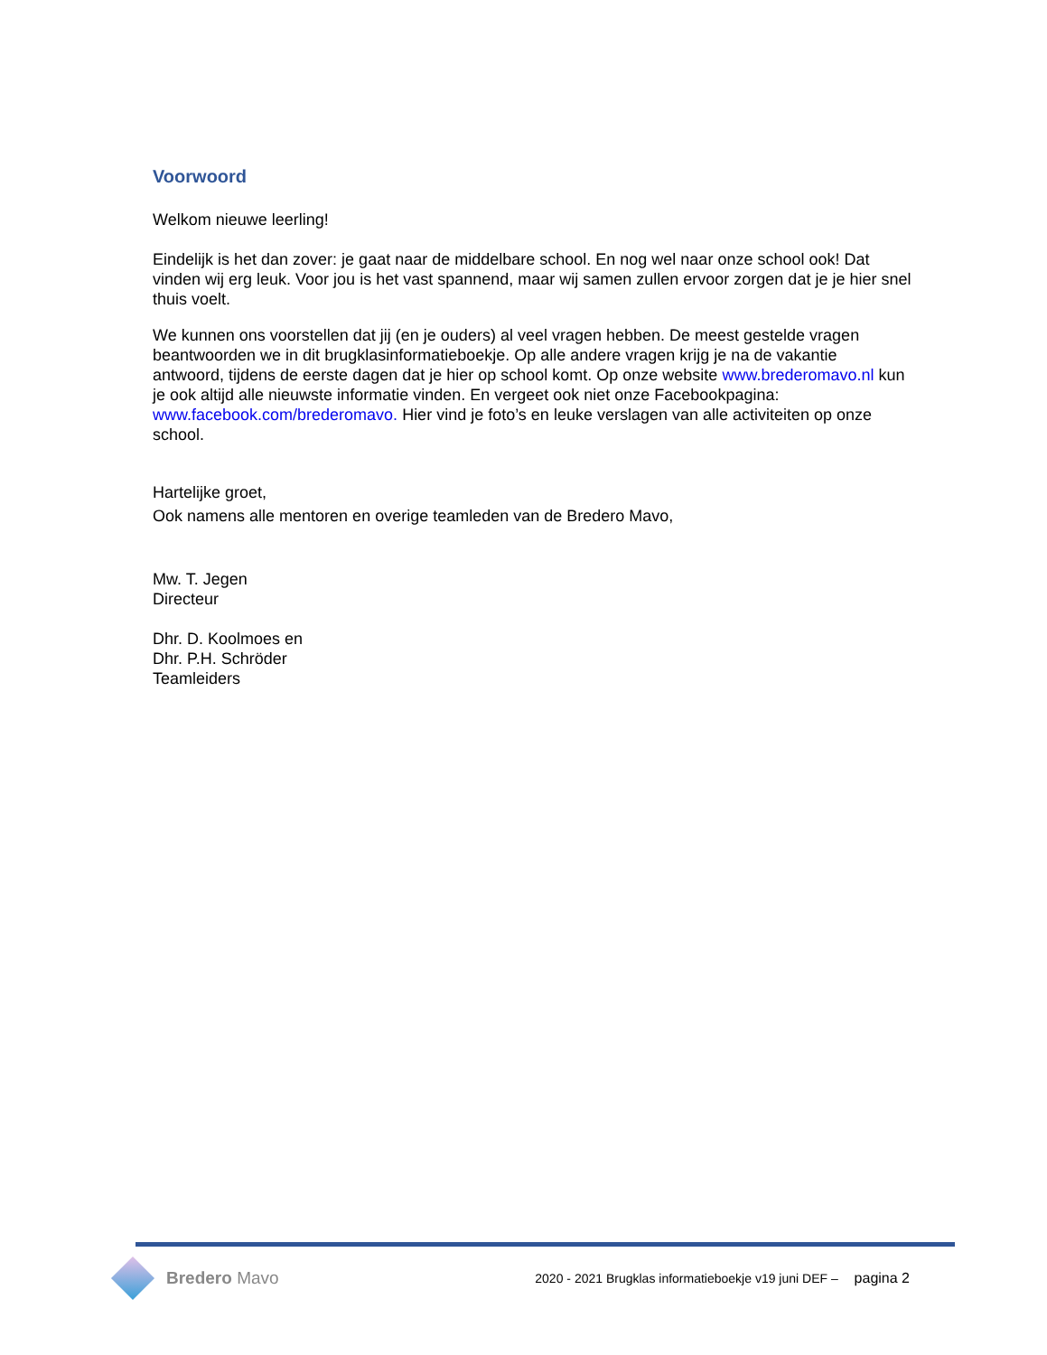Voorwoord
Welkom nieuwe leerling!
Eindelijk is het dan zover: je gaat naar de middelbare school. En nog wel naar onze school ook! Dat vinden wij erg leuk. Voor jou is het vast spannend, maar wij samen zullen ervoor zorgen dat je je hier snel thuis voelt.
We kunnen ons voorstellen dat jij (en je ouders) al veel vragen hebben. De meest gestelde vragen beantwoorden we in dit brugklasinformatieboekje. Op alle andere vragen krijg je na de vakantie antwoord, tijdens de eerste dagen dat je hier op school komt. Op onze website www.bredero­mavo.nl kun je ook altijd alle nieuwste informatie vinden. En vergeet ook niet onze Facebookpagina: www.facebook.com/brederomavo. Hier vind je foto’s en leuke verslagen van alle activiteiten op onze school.
Hartelijke groet,
Ook namens alle mentoren en overige teamleden van de Bredero Mavo,
Mw. T. Jegen
Directeur
Dhr. D. Koolmoes en
Dhr. P.H. Schröder
Teamleiders
Bredero Mavo
2020 - 2021 Brugklas informatieboekje v19 juni DEF – pagina 2